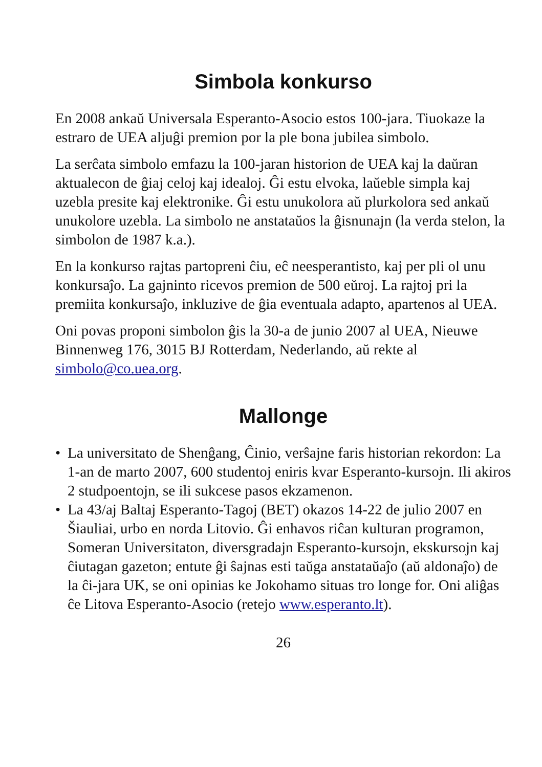Simbola konkurso
En 2008 ankaŭ Universala Esperanto-Asocio estos 100-jara. Tiuokaze la estraro de UEA aljuĝi premion por la ple bona jubilea simbolo.
La serĉata simbolo emfazu la 100-jaran historion de UEA kaj la daŭran aktualecon de ĝiaj celoj kaj idealoj. Ĝi estu elvoka, laŭeble simpla kaj uzebla presite kaj elektronike. Ĝi estu unukolora aŭ plurkolora sed ankaŭ unukolore uzebla. La simbolo ne anstataŭos la ĝisnunajn (la verda stelon, la simbolon de 1987 k.a.).
En la konkurso rajtas partopreni ĉiu, eĉ neesperantisto, kaj per pli ol unu konkursaĵo. La gajninto ricevos premion de 500 eŭroj. La rajtoj pri la premiita konkursaĵo, inkluzive de ĝia eventuala adapto, apartenos al UEA.
Oni povas proponi simbolon ĝis la 30-a de junio 2007 al UEA, Nieuwe Binnenweg 176, 3015 BJ Rotterdam, Nederlando, aŭ rekte al simbolo@co.uea.org.
Mallonge
• La universitato de Shenĝang, Ĉinio, verŝajne faris historian rekordon: La 1-an de marto 2007, 600 studentoj eniris kvar Esperanto-kursojn. Ili akiros 2 studpoentojn, se ili sukcese pasos ekzamenon.
• La 43/aj Baltaj Esperanto-Tagoj (BET) okazos 14-22 de julio 2007 en Šiauliai, urbo en norda Litovio. Ĝi enhavos riĉan kulturan programon, Someran Universitaton, diversgradajn Esperanto-kursojn, ekskursojn kaj ĉiutagan gazeton; entute ĝi ŝajnas esti taŭga anstataŭaĵo (aŭ aldonaĵo) de la ĉi-jara UK, se oni opinias ke Jokohamo situas tro longe for. Oni aliĝas ĉe Litova Esperanto-Asocio (retejo www.esperanto.lt).
26